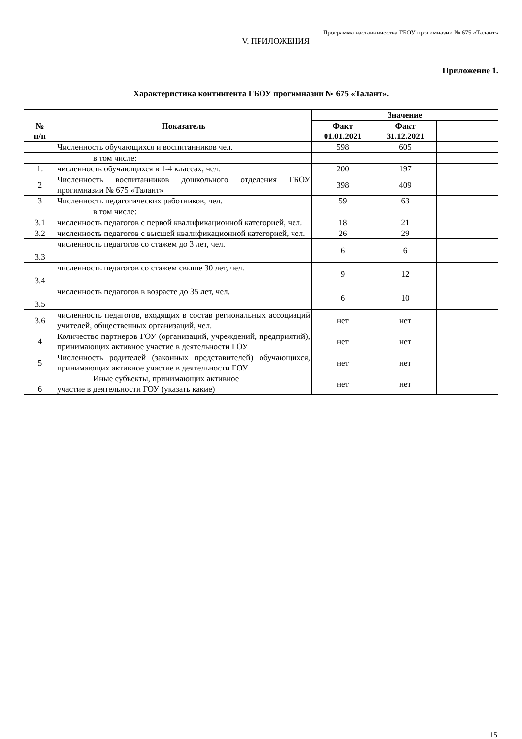Программа наставничества ГБОУ прогимназии № 675 «Талант»
V. ПРИЛОЖЕНИЯ
Приложение 1.
Характеристика контингента ГБОУ прогимназии № 675 «Талант».
| № п/п | Показатель | Значение | | |
| --- | --- | --- | --- | --- |
| | | Факт 01.01.2021 | Факт 31.12.2021 | |
| | Численность обучающихся и воспитанников чел. | 598 | 605 | |
| | в том числе: | | | |
| 1. | численность обучающихся в 1-4 классах, чел. | 200 | 197 | |
| 2 | Численность воспитанников дошкольного отделения ГБОУ прогимназии № 675 «Талант» | 398 | 409 | |
| 3 | Численность педагогических работников, чел. | 59 | 63 | |
| | в том числе: | | | |
| 3.1 | численность педагогов с первой квалификационной категорией, чел. | 18 | 21 | |
| 3.2 | численность педагогов с высшей квалификационной категорией, чел. | 26 | 29 | |
| 3.3 | численность педагогов со стажем до 3 лет, чел. | 6 | 6 | |
| 3.4 | численность педагогов со стажем свыше 30 лет, чел. | 9 | 12 | |
| 3.5 | численность педагогов в возрасте до 35 лет, чел. | 6 | 10 | |
| 3.6 | численность педагогов, входящих в состав региональных ассоциаций учителей, общественных организаций, чел. | нет | нет | |
| 4 | Количество партнеров ГОУ (организаций, учреждений, предприятий), принимающих активное участие в деятельности ГОУ | нет | нет | |
| 5 | Численность родителей (законных представителей) обучающихся, принимающих активное участие в деятельности ГОУ | нет | нет | |
| 6 | Иные субъекты, принимающих активное участие в деятельности ГОУ (указать какие) | нет | нет | |
15